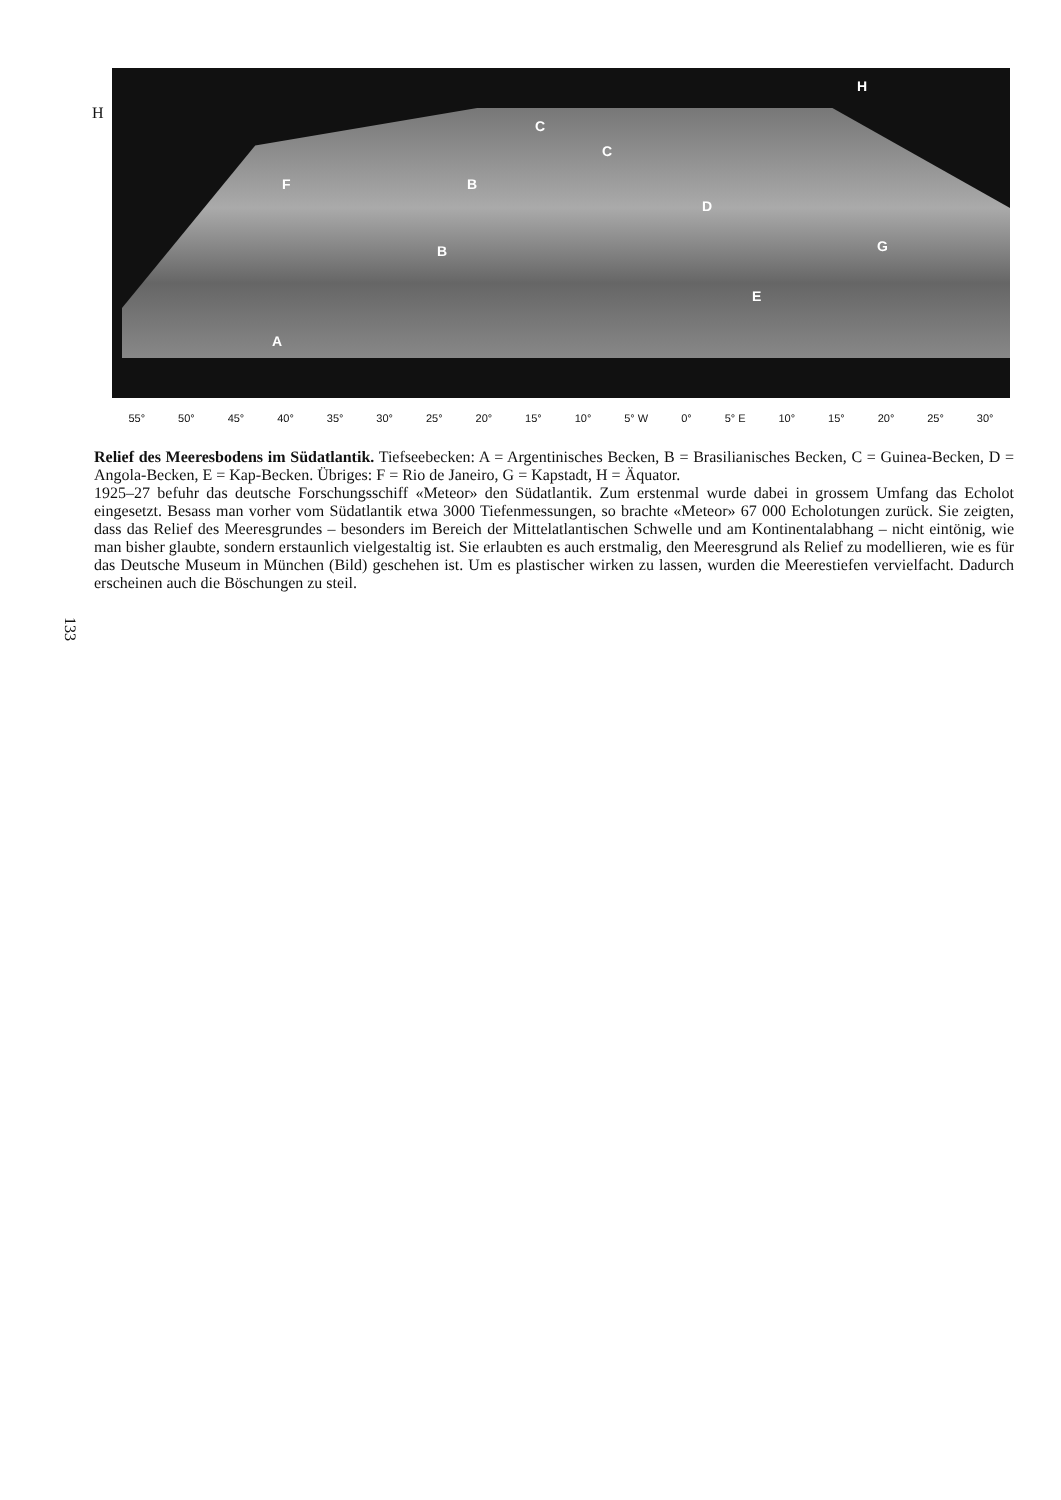H
F B
C
C
H
D
B G
E
A
55° 50° 45° 40° 35° 30° 25° 20° 15° 10° 5° W 0° 5° E 10° 15° 20° 25° 30°
Relief des Meeresbodens im Südatlantik. Tiefseebecken: A = Argentinisches Becken, B = Brasilianisches Becken, C = Guinea-Becken, D = Angola-Becken, E = Kap-Becken. Übriges: F = Rio de Janeiro, G = Kapstadt, H = Äquator.
1925–27 befuhr das deutsche Forschungsschiff «Meteor» den Südatlantik. Zum erstenmal wurde dabei in grossem Umfang das Echolot eingesetzt. Besass man vorher vom Südatlantik etwa 3000 Tiefenmessungen, so brachte «Meteor» 67 000 Echolotungen zurück. Sie zeigten, dass das Relief des Meeresgrundes – besonders im Bereich der Mittelatlantischen Schwelle und am Kontinentalabhang – nicht eintönig, wie man bisher glaubte, sondern erstaunlich vielgestaltig ist. Sie erlaubten es auch erstmalig, den Meeresgrund als Relief zu modellieren, wie es für das Deutsche Museum in München (Bild) geschehen ist. Um es plastischer wirken zu lassen, wurden die Meerestiefen vervielfacht. Dadurch erscheinen auch die Böschungen zu steil.
133